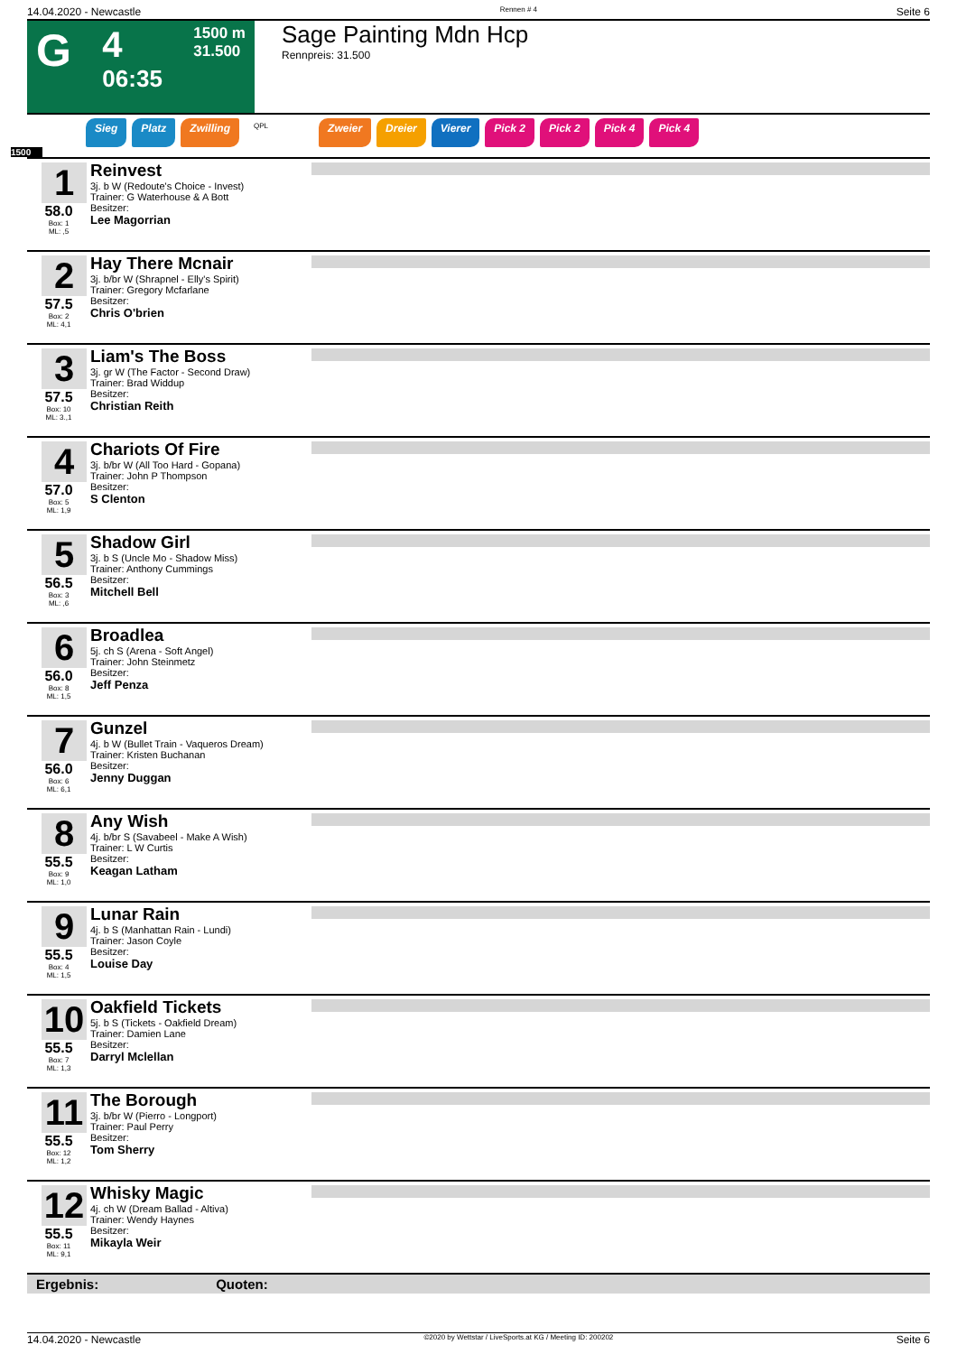14.04.2020 - Newcastle Rennen # 4 Seite 6
G
4
06:35
1500 m
31.500
Sage Painting Mdn Hcp
Rennpreis: 31.500
Sieg Platz Zwilling QPL Zweier Dreier Vierer Pick 2 Pick 2 Pick 4 Pick 4
1500
1
58.0
Box: 1
ML: ,5
Reinvest
3j. b W (Redoute's Choice - Invest)
Trainer: G Waterhouse & A Bott
Besitzer:
Lee Magorrian
2
57.5
Box: 2
ML: 4,1
Hay There Mcnair
3j. b/br W (Shrapnel - Elly's Spirit)
Trainer: Gregory Mcfarlane
Besitzer:
Chris O'brien
3
57.5
Box: 10
ML: 3.,1
Liam's The Boss
3j. gr W (The Factor - Second Draw)
Trainer: Brad Widdup
Besitzer:
Christian Reith
4
57.0
Box: 5
ML: 1,9
Chariots Of Fire
3j. b/br W (All Too Hard - Gopana)
Trainer: John P Thompson
Besitzer:
S Clenton
5
56.5
Box: 3
ML: ,6
Shadow Girl
3j. b S (Uncle Mo - Shadow Miss)
Trainer: Anthony Cummings
Besitzer:
Mitchell Bell
6
56.0
Box: 8
ML: 1,5
Broadlea
5j. ch S (Arena - Soft Angel)
Trainer: John Steinmetz
Besitzer:
Jeff Penza
7
56.0
Box: 6
ML: 6,1
Gunzel
4j. b W (Bullet Train - Vaqueros Dream)
Trainer: Kristen Buchanan
Besitzer:
Jenny Duggan
8
55.5
Box: 9
ML: 1,0
Any Wish
4j. b/br S (Savabeel - Make A Wish)
Trainer: L W Curtis
Besitzer:
Keagan Latham
9
55.5
Box: 4
ML: 1,5
Lunar Rain
4j. b S (Manhattan Rain - Lundi)
Trainer: Jason Coyle
Besitzer:
Louise Day
10
55.5
Box: 7
ML: 1,3
Oakfield Tickets
5j. b S (Tickets - Oakfield Dream)
Trainer: Damien Lane
Besitzer:
Darryl Mclellan
11
55.5
Box: 12
ML: 1,2
The Borough
3j. b/br W (Pierro - Longport)
Trainer: Paul Perry
Besitzer:
Tom Sherry
12
55.5
Box: 11
ML: 9,1
Whisky Magic
4j. ch W (Dream Ballad - Altiva)
Trainer: Wendy Haynes
Besitzer:
Mikayla Weir
Ergebnis: Quoten:
14.04.2020 - Newcastle ©2020 by Wettstar / LiveSports.at KG / Meeting ID: 200202 Seite 6